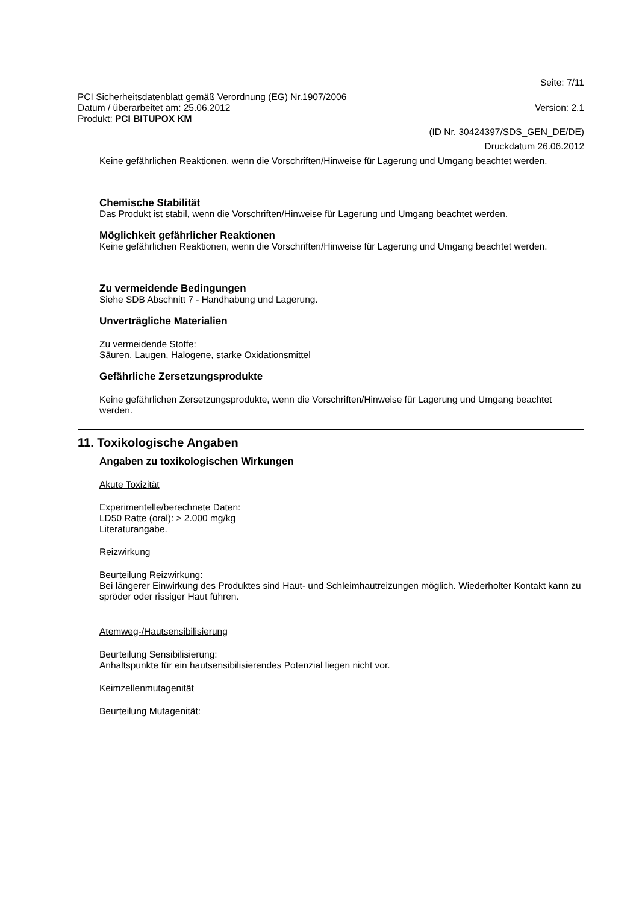Seite: 7/11
PCI Sicherheitsdatenblatt gemäß Verordnung (EG) Nr.1907/2006
Datum / überarbeitet am: 25.06.2012 Version: 2.1
Produkt: PCI BITUPOX KM
(ID Nr. 30424397/SDS_GEN_DE/DE)
Druckdatum 26.06.2012
Keine gefährlichen Reaktionen, wenn die Vorschriften/Hinweise für Lagerung und Umgang beachtet werden.
Chemische Stabilität
Das Produkt ist stabil, wenn die Vorschriften/Hinweise für Lagerung und Umgang beachtet werden.
Möglichkeit gefährlicher Reaktionen
Keine gefährlichen Reaktionen, wenn die Vorschriften/Hinweise für Lagerung und Umgang beachtet werden.
Zu vermeidende Bedingungen
Siehe SDB Abschnitt 7 - Handhabung und Lagerung.
Unverträgliche Materialien
Zu vermeidende Stoffe:
Säuren, Laugen, Halogene, starke Oxidationsmittel
Gefährliche Zersetzungsprodukte
Keine gefährlichen Zersetzungsprodukte, wenn die Vorschriften/Hinweise für Lagerung und Umgang beachtet werden.
11. Toxikologische Angaben
Angaben zu toxikologischen Wirkungen
Akute Toxizität
Experimentelle/berechnete Daten:
LD50 Ratte (oral): > 2.000 mg/kg
Literaturangabe.
Reizwirkung
Beurteilung Reizwirkung:
Bei längerer Einwirkung des Produktes sind Haut- und Schleimhautreizungen möglich. Wiederholter Kontakt kann zu spröder oder rissiger Haut führen.
Atemweg-/Hautsensibilisierung
Beurteilung Sensibilisierung:
Anhaltspunkte für ein hautsensibilisierendes Potenzial liegen nicht vor.
Keimzellenmutagenität
Beurteilung Mutagenität: